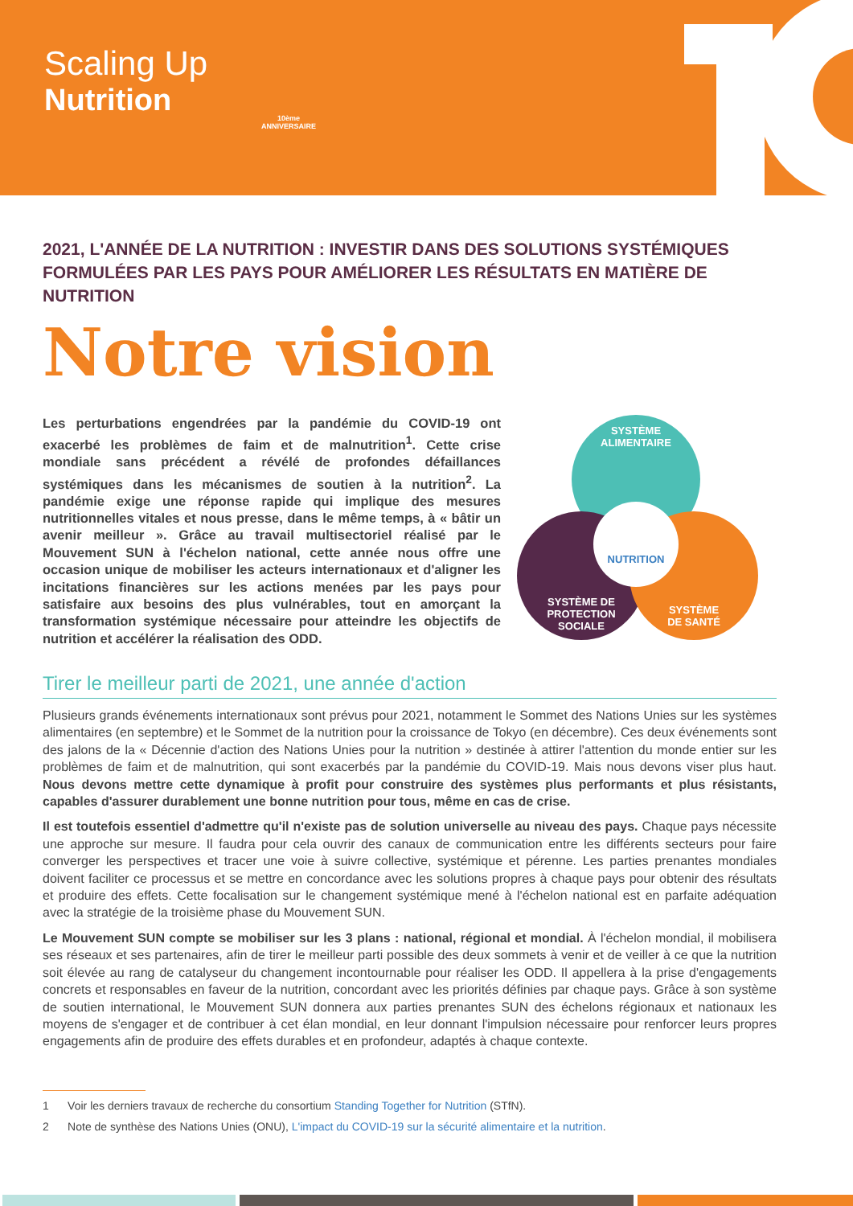Scaling Up
Nutrition
10ème ANNIVERSAIRE
2021, L'ANNÉE DE LA NUTRITION : INVESTIR DANS DES SOLUTIONS SYSTÉMIQUES FORMULÉES PAR LES PAYS POUR AMÉLIORER LES RÉSULTATS EN MATIÈRE DE NUTRITION
Notre vision
Les perturbations engendrées par la pandémie du COVID-19 ont exacerbé les problèmes de faim et de malnutrition<sup>1</sup>. Cette crise mondiale sans précédent a révélé de profondes défaillances systémiques dans les mécanismes de soutien à la nutrition<sup>2</sup>. La pandémie exige une réponse rapide qui implique des mesures nutritionnelles vitales et nous presse, dans le même temps, à « bâtir un avenir meilleur ». Grâce au travail multisectoriel réalisé par le Mouvement SUN à l'échelon national, cette année nous offre une occasion unique de mobiliser les acteurs internationaux et d'aligner les incitations financières sur les actions menées par les pays pour satisfaire aux besoins des plus vulnérables, tout en amorçant la transformation systémique nécessaire pour atteindre les objectifs de nutrition et accélérer la réalisation des ODD.
SYSTÈME
ALIMENTAIRE
SYSTÈME DE
PROTECTION
SOCIALE
SYSTÈME
DE SANTÉ
NUTRITION
Tirer le meilleur parti de 2021, une année d'action
Plusieurs grands événements internationaux sont prévus pour 2021, notamment le Sommet des Nations Unies sur les systèmes alimentaires (en septembre) et le Sommet de la nutrition pour la croissance de Tokyo (en décembre). Ces deux événements sont des jalons de la « Décennie d'action des Nations Unies pour la nutrition » destinée à attirer l'attention du monde entier sur les problèmes de faim et de malnutrition, qui sont exacerbés par la pandémie du COVID-19. Mais nous devons viser plus haut. Nous devons mettre cette dynamique à profit pour construire des systèmes plus performants et plus résistants, capables d'assurer durablement une bonne nutrition pour tous, même en cas de crise.
Il est toutefois essentiel d'admettre qu'il n'existe pas de solution universelle au niveau des pays. Chaque pays nécessite une approche sur mesure. Il faudra pour cela ouvrir des canaux de communication entre les différents secteurs pour faire converger les perspectives et tracer une voie à suivre collective, systémique et pérenne. Les parties prenantes mondiales doivent faciliter ce processus et se mettre en concordance avec les solutions propres à chaque pays pour obtenir des résultats et produire des effets. Cette focalisation sur le changement systémique mené à l'échelon national est en parfaite adéquation avec la stratégie de la troisième phase du Mouvement SUN.
Le Mouvement SUN compte se mobiliser sur les 3 plans : national, régional et mondial. À l'échelon mondial, il mobilisera ses réseaux et ses partenaires, afin de tirer le meilleur parti possible des deux sommets à venir et de veiller à ce que la nutrition soit élevée au rang de catalyseur du changement incontournable pour réaliser les ODD. Il appellera à la prise d'engagements concrets et responsables en faveur de la nutrition, concordant avec les priorités définies par chaque pays. Grâce à son système de soutien international, le Mouvement SUN donnera aux parties prenantes SUN des échelons régionaux et nationaux les moyens de s'engager et de contribuer à cet élan mondial, en leur donnant l'impulsion nécessaire pour renforcer leurs propres engagements afin de produire des effets durables et en profondeur, adaptés à chaque contexte.
1 Voir les derniers travaux de recherche du consortium Standing Together for Nutrition (STfN).
2 Note de synthèse des Nations Unies (ONU), L'impact du COVID-19 sur la sécurité alimentaire et la nutrition.